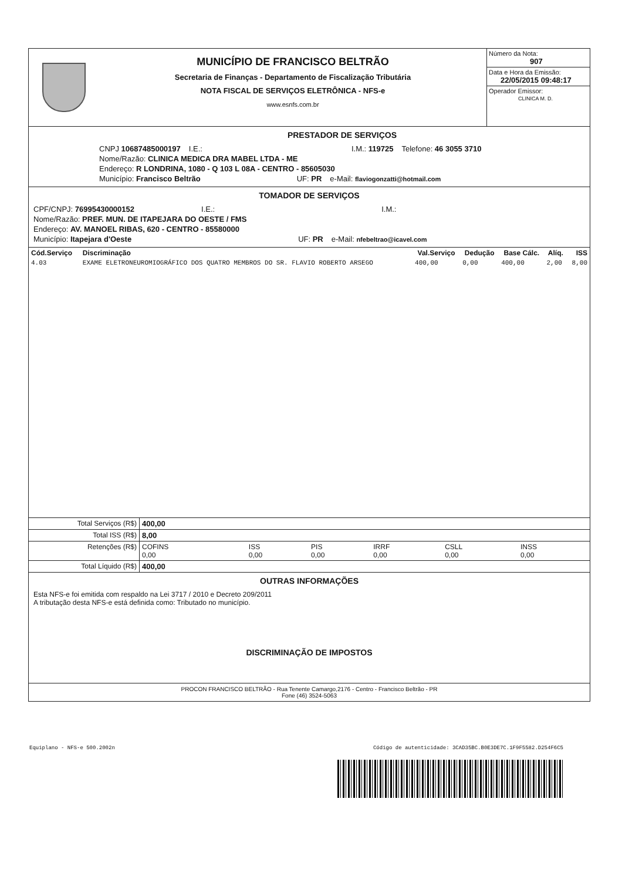MUNICÍPIO DE FRANCISCO BELTRÃO
Secretaria de Finanças - Departamento de Fiscalização Tributária
NOTA FISCAL DE SERVIÇOS ELETRÔNICA - NFS-e
www.esnfs.com.br
Número da Nota:
907
Data e Hora da Emissão:
22/05/2015 09:48:17
Operador Emissor:
CLINICA M. D.
PRESTADOR DE SERVIÇOS
CNPJ 10687485000197 I.E.: I.M.: 119725 Telefone: 46 3055 3710
Nome/Razão: CLINICA MEDICA DRA MABEL LTDA - ME
Endereço: R LONDRINA, 1080 - Q 103 L 08A - CENTRO - 85605030
Município: Francisco Beltrão UF: PR e-Mail: flaviogonzatti@hotmail.com
TOMADOR DE SERVIÇOS
CPF/CNPJ: 76995430000152 I.E.: I.M.:
Nome/Razão: PREF. MUN. DE ITAPEJARA DO OESTE / FMS
Endereço: AV. MANOEL RIBAS, 620 - CENTRO - 85580000
Município: Itapejara d'Oeste UF: PR e-Mail: nfebeltrao@icavel.com
| Cód.Serviço | Discriminação | Val.Serviço | Dedução | Base Cálc. | Alíq. | ISS |
| --- | --- | --- | --- | --- | --- | --- |
| 4.03 | EXAME ELETRONEUROMIOGRÁFICO DOS QUATRO MEMBROS DO SR. FLAVIO ROBERTO ARSEGO | 400,00 | 0,00 | 400,00 | 2,00 | 8,00 |
| Total Serviços (R$) | 400,00 | | | | | |
| Total ISS (R$) | 8,00 | | | | | |
| Retenções (R$) | COFINS 0,00 | ISS 0,00 | PIS 0,00 | IRRF 0,00 | CSLL 0,00 | INSS 0,00 |
| Total Líquido (R$) | 400,00 | | | | | |
OUTRAS INFORMAÇÕES
Esta NFS-e foi emitida com respaldo na Lei 3717 / 2010 e Decreto 209/2011
A tributação desta NFS-e está definida como: Tributado no município.
DISCRIMINAÇÃO DE IMPOSTOS
PROCON FRANCISCO BELTRÃO - Rua Tenente Camargo,2176 - Centro - Francisco Beltrão - PR
Fone (46) 3524-5063
Equiplano - NFS-e 500.2002n Código de autenticidade: 3CAD35BC.B0E3DE7C.1F9F5582.D254F6C5